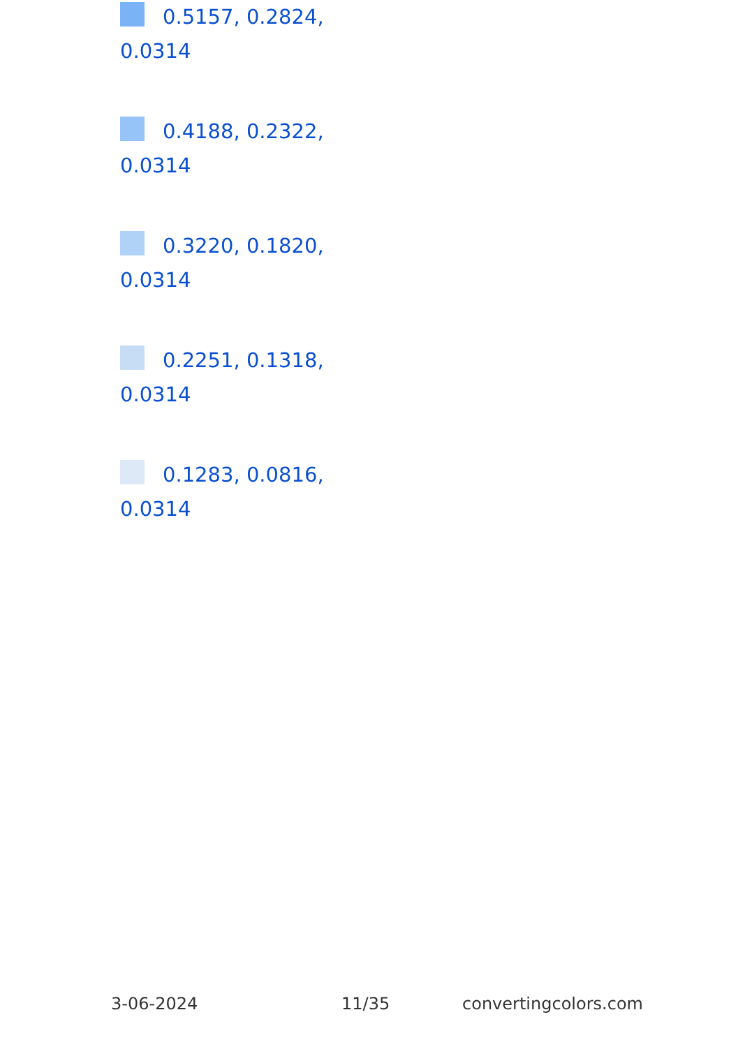0.5157, 0.2824, 0.0314
0.4188, 0.2322, 0.0314
0.3220, 0.1820, 0.0314
0.2251, 0.1318, 0.0314
0.1283, 0.0816, 0.0314
3-06-2024 11/35 convertingcolors.com